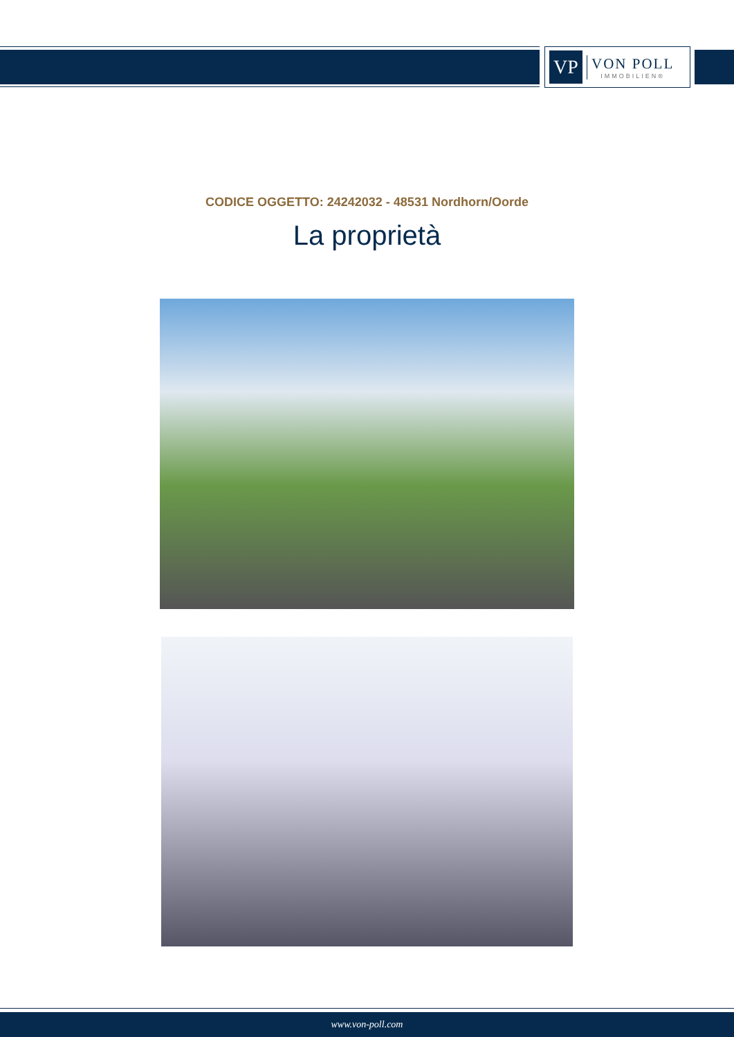VP
VON POLL
IMMOBILIEN®
CODICE OGGETTO: 24242032 - 48531 Nordhorn/Oorde
La proprietà
www.von-poll.com